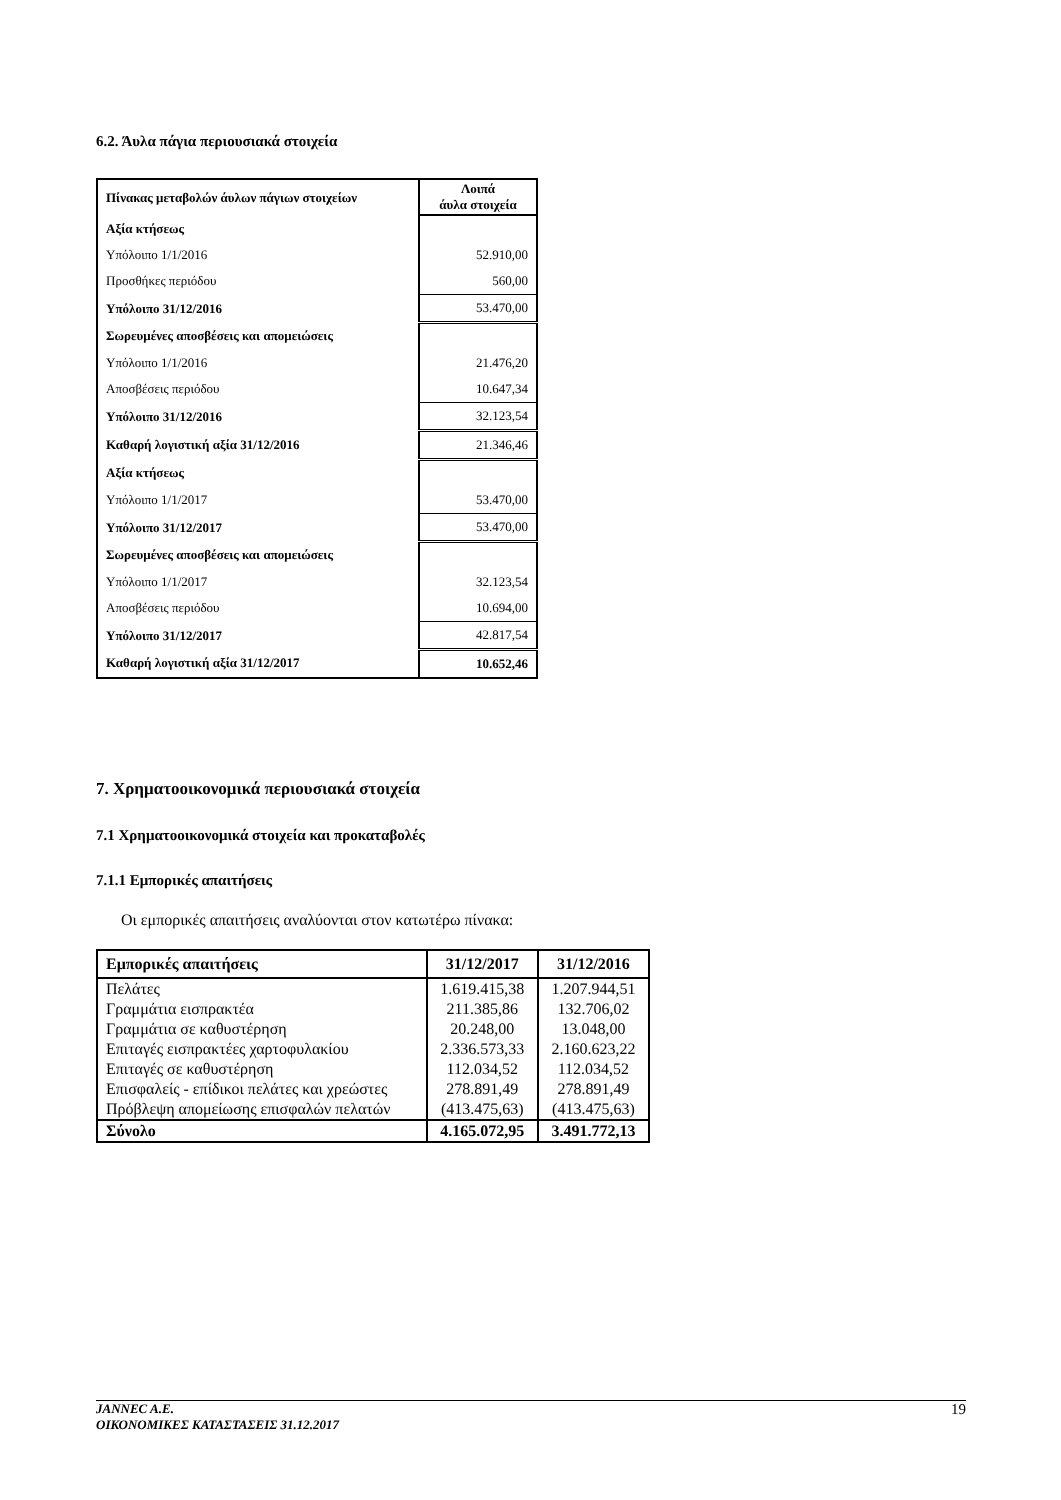6.2. Άυλα πάγια περιουσιακά στοιχεία
| Πίνακας μεταβολών άυλων πάγιων στοιχείων | Λοιπά άυλα στοιχεία |
| --- | --- |
| Αξία κτήσεως | |
| Υπόλοιπο 1/1/2016 | 52.910,00 |
| Προσθήκες περιόδου | 560,00 |
| Υπόλοιπο 31/12/2016 | 53.470,00 |
| Σωρευμένες αποσβέσεις και απομειώσεις | |
| Υπόλοιπο 1/1/2016 | 21.476,20 |
| Αποσβέσεις περιόδου | 10.647,34 |
| Υπόλοιπο 31/12/2016 | 32.123,54 |
| Καθαρή λογιστική αξία 31/12/2016 | 21.346,46 |
| Αξία κτήσεως | |
| Υπόλοιπο 1/1/2017 | 53.470,00 |
| Υπόλοιπο 31/12/2017 | 53.470,00 |
| Σωρευμένες αποσβέσεις και απομειώσεις | |
| Υπόλοιπο 1/1/2017 | 32.123,54 |
| Αποσβέσεις περιόδου | 10.694,00 |
| Υπόλοιπο 31/12/2017 | 42.817,54 |
| Καθαρή λογιστική αξία 31/12/2017 | 10.652,46 |
7. Χρηματοοικονομικά περιουσιακά στοιχεία
7.1 Χρηματοοικονομικά στοιχεία και προκαταβολές
7.1.1 Εμπορικές απαιτήσεις
Οι εμπορικές απαιτήσεις αναλύονται στον κατωτέρω πίνακα:
| Εμπορικές απαιτήσεις | 31/12/2017 | 31/12/2016 |
| --- | --- | --- |
| Πελάτες | 1.619.415,38 | 1.207.944,51 |
| Γραμμάτια εισπρακτέα | 211.385,86 | 132.706,02 |
| Γραμμάτια σε καθυστέρηση | 20.248,00 | 13.048,00 |
| Επιταγές εισπρακτέες χαρτοφυλακίου | 2.336.573,33 | 2.160.623,22 |
| Επιταγές σε καθυστέρηση | 112.034,52 | 112.034,52 |
| Επισφαλείς - επίδικοι πελάτες και χρεώστες | 278.891,49 | 278.891,49 |
| Πρόβλεψη απομείωσης επισφαλών πελατών | (413.475,63) | (413.475,63) |
| Σύνολο | 4.165.072,95 | 3.491.772,13 |
JANNEC A.E.
ΟΙΚΟΝΟΜΙΚΕΣ ΚΑΤΑΣΤΑΣΕΙΣ 31.12.2017
19